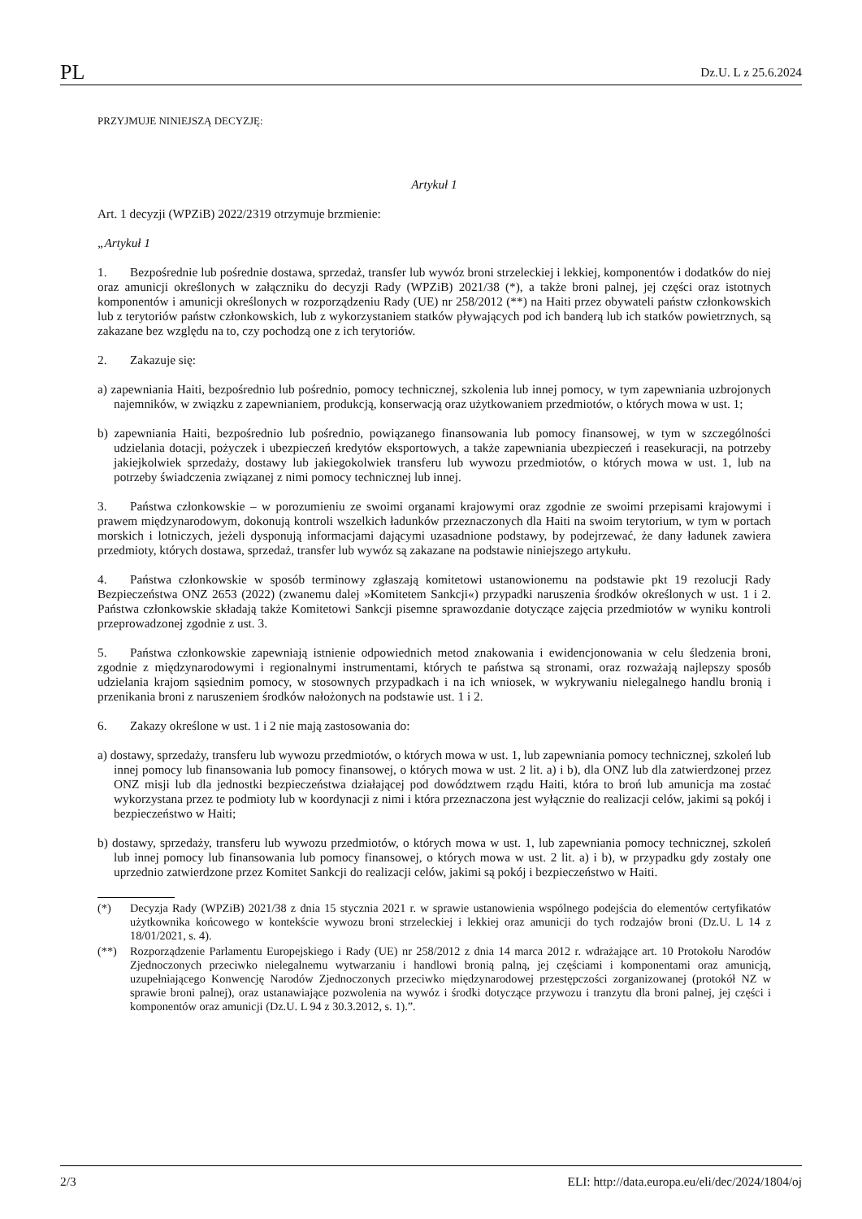PL Dz.U. L z 25.6.2024
PRZYJMUJE NINIEJSZĄ DECYZJĘ:
Artykuł 1
Art. 1 decyzji (WPZiB) 2022/2319 otrzymuje brzmienie:
„Artykuł 1
1. Bezpośrednie lub pośrednie dostawa, sprzedaż, transfer lub wywóz broni strzeleckiej i lekkiej, komponentów i dodatków do niej oraz amunicji określonych w załączniku do decyzji Rady (WPZiB) 2021/38 (*), a także broni palnej, jej części oraz istotnych komponentów i amunicji określonych w rozporządzeniu Rady (UE) nr 258/2012 (**) na Haiti przez obywateli państw członkowskich lub z terytoriów państw członkowskich, lub z wykorzystaniem statków pływających pod ich banderą lub ich statków powietrznych, są zakazane bez względu na to, czy pochodzą one z ich terytoriów.
2. Zakazuje się:
a) zapewniania Haiti, bezpośrednio lub pośrednio, pomocy technicznej, szkolenia lub innej pomocy, w tym zapewniania uzbrojonych najemników, w związku z zapewnianiem, produkcją, konserwacją oraz użytkowaniem przedmiotów, o których mowa w ust. 1;
b) zapewniania Haiti, bezpośrednio lub pośrednio, powiązanego finansowania lub pomocy finansowej, w tym w szczególności udzielania dotacji, pożyczek i ubezpieczeń kredytów eksportowych, a także zapewniania ubezpieczeń i reasekuracji, na potrzeby jakiejkolwiek sprzedaży, dostawy lub jakiegokolwiek transferu lub wywozu przedmiotów, o których mowa w ust. 1, lub na potrzeby świadczenia związanej z nimi pomocy technicznej lub innej.
3. Państwa członkowskie – w porozumieniu ze swoimi organami krajowymi oraz zgodnie ze swoimi przepisami krajowymi i prawem międzynarodowym, dokonują kontroli wszelkich ładunków przeznaczonych dla Haiti na swoim terytorium, w tym w portach morskich i lotniczych, jeżeli dysponują informacjami dającymi uzasadnione podstawy, by podejrzewać, że dany ładunek zawiera przedmioty, których dostawa, sprzedaż, transfer lub wywóz są zakazane na podstawie niniejszego artykułu.
4. Państwa członkowskie w sposób terminowy zgłaszają komitetowi ustanowionemu na podstawie pkt 19 rezolucji Rady Bezpieczeństwa ONZ 2653 (2022) (zwanemu dalej »Komitetem Sankcji«) przypadki naruszenia środków określonych w ust. 1 i 2. Państwa członkowskie składają także Komitetowi Sankcji pisemne sprawozdanie dotyczące zajęcia przedmiotów w wyniku kontroli przeprowadzonej zgodnie z ust. 3.
5. Państwa członkowskie zapewniają istnienie odpowiednich metod znakowania i ewidencjonowania w celu śledzenia broni, zgodnie z międzynarodowymi i regionalnymi instrumentami, których te państwa są stronami, oraz rozważają najlepszy sposób udzielania krajom sąsiednim pomocy, w stosownych przypadkach i na ich wniosek, w wykrywaniu nielegalnego handlu bronią i przenikania broni z naruszeniem środków nałożonych na podstawie ust. 1 i 2.
6. Zakazy określone w ust. 1 i 2 nie mają zastosowania do:
a) dostawy, sprzedaży, transferu lub wywozu przedmiotów, o których mowa w ust. 1, lub zapewniania pomocy technicznej, szkoleń lub innej pomocy lub finansowania lub pomocy finansowej, o których mowa w ust. 2 lit. a) i b), dla ONZ lub dla zatwierdzonej przez ONZ misji lub dla jednostki bezpieczeństwa działającej pod dowództwem rządu Haiti, która to broń lub amunicja ma zostać wykorzystana przez te podmioty lub w koordynacji z nimi i która przeznaczona jest wyłącznie do realizacji celów, jakimi są pokój i bezpieczeństwo w Haiti;
b) dostawy, sprzedaży, transferu lub wywozu przedmiotów, o których mowa w ust. 1, lub zapewniania pomocy technicznej, szkoleń lub innej pomocy lub finansowania lub pomocy finansowej, o których mowa w ust. 2 lit. a) i b), w przypadku gdy zostały one uprzednio zatwierdzone przez Komitet Sankcji do realizacji celów, jakimi są pokój i bezpieczeństwo w Haiti.
(*) Decyzja Rady (WPZiB) 2021/38 z dnia 15 stycznia 2021 r. w sprawie ustanowienia wspólnego podejścia do elementów certyfikatów użytkownika końcowego w kontekście wywozu broni strzeleckiej i lekkiej oraz amunicji do tych rodzajów broni (Dz.U. L 14 z 18/01/2021, s. 4).
(**) Rozporządzenie Parlamentu Europejskiego i Rady (UE) nr 258/2012 z dnia 14 marca 2012 r. wdrażające art. 10 Protokołu Narodów Zjednoczonych przeciwko nielegalnemu wytwarzaniu i handlowi bronią palną, jej częściami i komponentami oraz amunicją, uzupełniającego Konwencję Narodów Zjednoczonych przeciwko międzynarodowej przestępczości zorganizowanej (protokół NZ w sprawie broni palnej), oraz ustanawiające pozwolenia na wywóz i środki dotyczące przywozu i tranzytu dla broni palnej, jej części i komponentów oraz amunicji (Dz.U. L 94 z 30.3.2012, s. 1).”.
2/3 ELI: http://data.europa.eu/eli/dec/2024/1804/oj